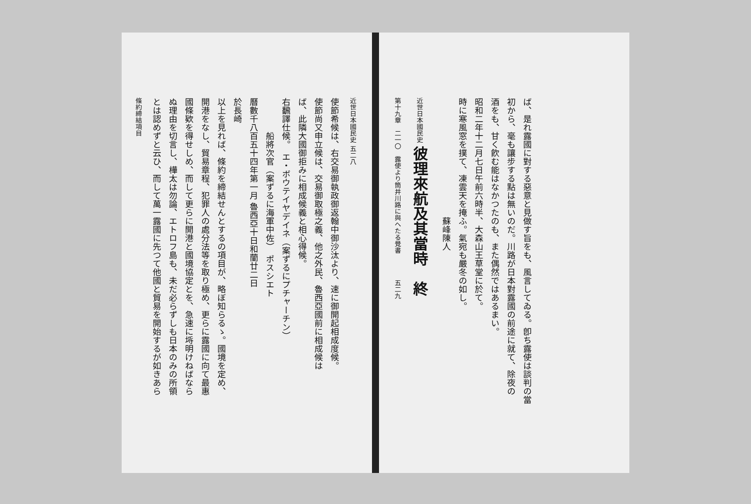近世日本國民史 五二八
使節希候は、右交易御執政御返翰中御沙汰より、速に御開起相成度候。
使節尚又申立候は、交易御取極之義、他之外民、魯西亞國前に相成候は
ば、此隣大國御拒みに相成候義と相心得候。
右飜譯仕候。　エ・ボウテイヤデイネ（案ずるにプチャーチン）
　　　　船將次官（案ずるに海軍中佐）　ポスシエト
曆數千八百五十四年第一月 魯西亞十日和蘭廿二日
於長崎
以上を見れば、條約を締結せんとするの項目が、略ぼ知らるゝ。國境を定め、
開港をなし、貿易章程、犯罪人の處分法等を取り極め、更らに露國に向て最惠
國條欵を得せしめ、而して更らに開港と國境協定とを、急速に埓明けねばなら
ぬ理由を切言し、樺太は勿論、エトロフ島も、未だ必らずしも日本のみの所領
とは認めずと云ひ、而して萬一露國に先つて他國と貿易を開始するが如きあら
條約締結項目
ば、是れ露國に對する惡意と見做す旨をも、風言してゐる。卽ち露使は談判の當
初から、毫も讓步する點は無いのだ。川路が日本對露國の前途に就て、除夜の
酒をも、甘く飮む能はなかつたのも、また偶然ではあるまい。
昭和二年十二月七日午前六時半、大森山王草堂に於て。
時に寒風窓を撲て、凍雲天を掩ふ。氣宛も嚴冬の如し。
　　　　　　　　　　　　　　蘇峰陳人
近世日本國民史 彼理來航及其當時　終
第十九章　二一〇　露使より筒井川路に與へたる覺書　　　　五二九